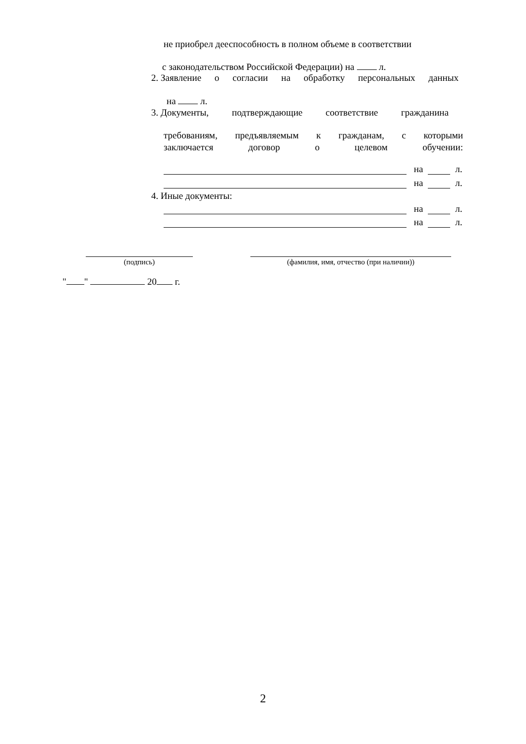не приобрел дееспособность в полном объеме в соответствии
с законодательством Российской Федерации) на л.
2. Заявление о согласии на обработку персональных данных
на л.
3. Документы, подтверждающие соответствие гражданина
требованиям, предъявляемым к гражданам, с которыми
заключается договор о целевом обучении:
на л.
на л.
4. Иные документы:
на л.
на л.
(подпись) (фамилия, имя, отчество (при наличии))
" " 20 г.
2